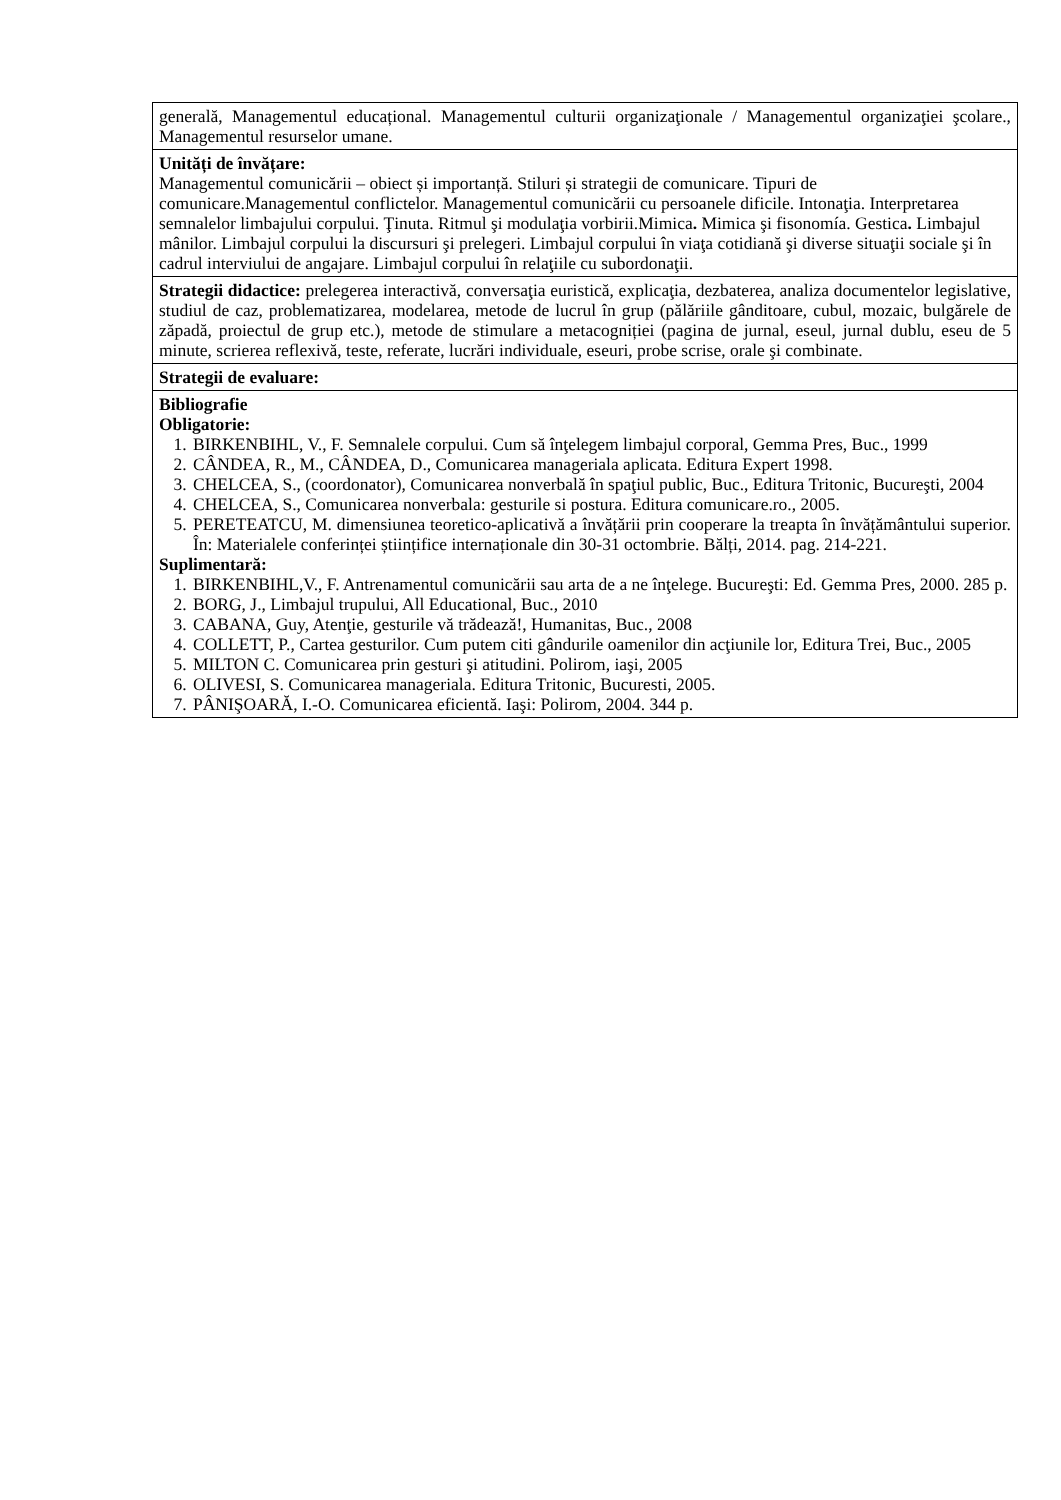| generală, Managementul educațional. Managementul culturii organizaţionale / Managementul organizaţiei şcolare., Managementul resurselor umane. |
| Unități de învățare: Managementul comunicării – obiect și importanță. Stiluri și strategii de comunicare. Tipuri de comunicare.Managementul conflictelor. Managementul comunicării cu persoanele dificile. Intonaţia. Interpretarea semnalelor limbajului corpului. Ţinuta. Ritmul şi modulaţia vorbirii.Mimica . Mimica şi fisonomía. Gestica . Limbajul mânilor. Limbajul corpului la discursuri şi prelegeri. Limbajul corpului în viaţa cotidiană şi diverse situaţii sociale şi în cadrul interviului de angajare. Limbajul corpului în relaţiile cu subordonaţii. |
| Strategii didactice: prelegerea interactivă, conversaţia euristică, explicaţia, dezbaterea, analiza documentelor legislative, studiul de caz, problematizarea, modelarea, metode de lucrul în grup (pălăriile gânditoare, cubul, mozaic, bulgărele de zăpadă, proiectul de grup etc.), metode de stimulare a metacogniției (pagina de jurnal, eseul, jurnal dublu, eseu de 5 minute, scrierea reflexivă, teste, referate, lucrări individuale, eseuri, probe scrise, orale şi combinate. |
| Strategii de evaluare: |
| Bibliografie Obligatorie: 1. BIRKENBIHL, V., F. Semnalele corpului. Cum să înţelegem limbajul corporal, Gemma Pres, Buc., 1999 2. CÂNDEA, R., M., CÂNDEA, D., Comunicarea manageriala aplicata. Editura Expert 1998. 3. CHELCEA, S., (coordonator), Comunicarea nonverbală în spaţiul public, Buc., Editura Tritonic, Bucureşti, 2004 4. CHELCEA, S., Comunicarea nonverbala: gesturile si postura. Editura comunicare.ro., 2005. 5. PERETEATCU, M. dimensiunea teoretico-aplicativă a învățării prin cooperare la treapta în învățământului superior. În: Materialele conferinței științifice internaționale din 30-31 octombrie. Bălți, 2014. pag. 214-221. Suplimentară: 1. BIRKENBIHL,V., F. Antrenamentul comunicării sau arta de a ne înţelege. Bucureşti: Ed. Gemma Pres, 2000. 285 p. 2. BORG, J., Limbajul trupului, All Educational, Buc., 2010 3. CABANA, Guy, Atenţie, gesturile vă trădează!, Humanitas, Buc., 2008 4. COLLETT, P., Cartea gesturilor. Cum putem citi gândurile oamenilor din acţiunile lor, Editura Trei, Buc., 2005 5. MILTON C. Comunicarea prin gesturi şi atitudini. Polirom, iaşi, 2005 6. OLIVESI, S. Comunicarea manageriala. Editura Tritonic, Bucuresti, 2005. 7. PÂNIŞOARĂ, I.-O. Comunicarea eficientă. Iaşi: Polirom, 2004. 344 p. |